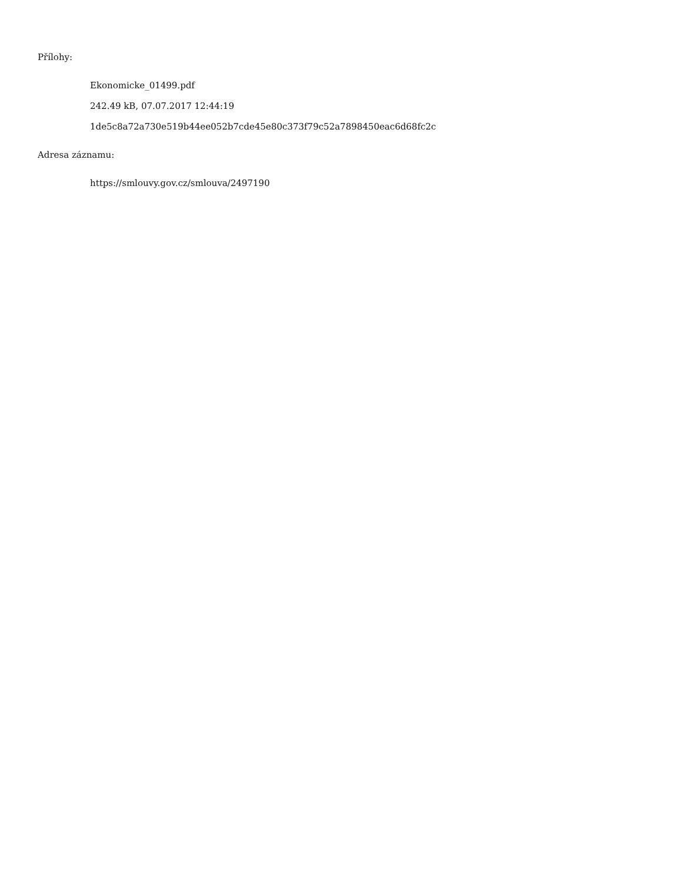Přílohy:
Ekonomicke_01499.pdf
242.49 kB, 07.07.2017 12:44:19
1de5c8a72a730e519b44ee052b7cde45e80c373f79c52a7898450eac6d68fc2c
Adresa záznamu:
https://smlouvy.gov.cz/smlouva/2497190